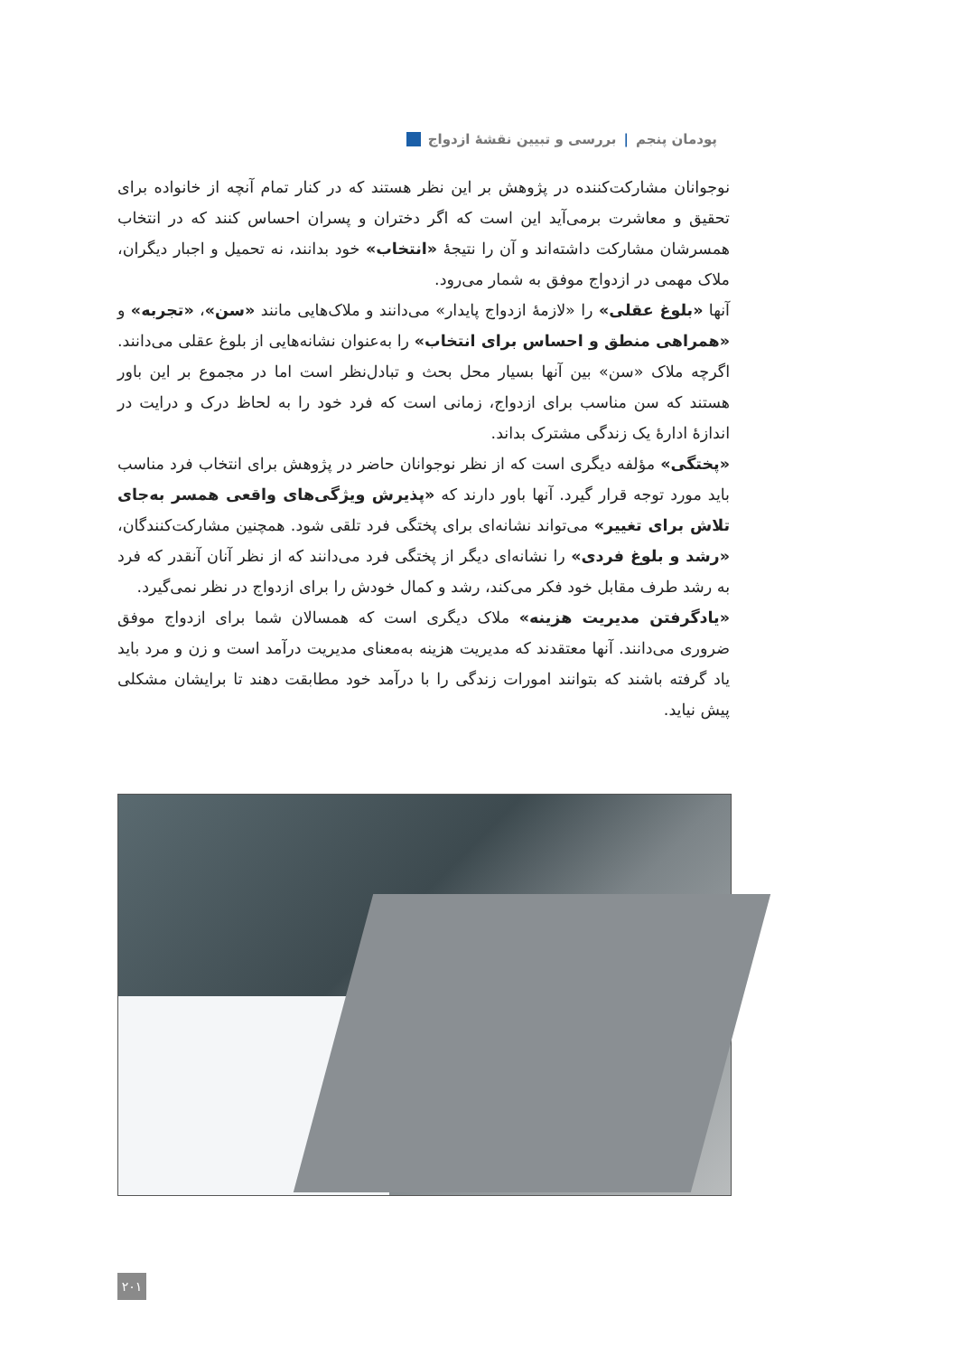پودمان پنجم | بررسی و تبیین نقشهٔ ازدواج
نوجوانان مشارکت‌کننده در پژوهش بر این نظر هستند که در کنار تمام آنچه از خانواده برای تحقیق و معاشرت برمی‌آید این است که اگر دختران و پسران احساس کنند که در انتخاب همسرشان مشارکت داشته‌اند و آن را نتیجهٔ «انتخاب» خود بدانند، نه تحمیل و اجبار دیگران، ملاک مهمی در ازدواج موفق به شمار می‌رود.
آنها «بلوغ عقلی» را «لازمهٔ ازدواج پایدار» می‌دانند و ملاک‌هایی مانند «سن»، «تجربه» و «همراهی منطق و احساس برای انتخاب» را به‌عنوان نشانه‌هایی از بلوغ عقلی می‌دانند. اگرچه ملاک «سن» بین آنها بسیار محل بحث و تبادل‌نظر است اما در مجموع بر این باور هستند که سن مناسب برای ازدواج، زمانی است که فرد خود را به لحاظ درک و درایت در اندازهٔ ادارهٔ یک زندگی مشترک بداند.
«پختگی» مؤلفه دیگری است که از نظر نوجوانان حاضر در پژوهش برای انتخاب فرد مناسب باید مورد توجه قرار گیرد. آنها باور دارند که «پذیرش ویژگی‌های واقعی همسر به‌جای تلاش برای تغییر» می‌تواند نشانه‌ای برای پختگی فرد تلقی شود. همچنین مشارکت‌کنندگان، «رشد و بلوغ فردی» را نشانه‌ای دیگر از پختگی فرد می‌دانند که از نظر آنان آنقدر که فرد به رشد طرف مقابل خود فکر می‌کند، رشد و کمال خودش را برای ازدواج در نظر نمی‌گیرد.
«یادگرفتن مدیریت هزینه» ملاک دیگری است که همسالان شما برای ازدواج موفق ضروری می‌دانند. آنها معتقدند که مدیریت هزینه به‌معنای مدیریت درآمد است و زن و مرد باید یاد گرفته باشند که بتوانند امورات زندگی را با درآمد خود مطابقت دهند تا برایشان مشکلی پیش نیاید.
۲۰۱